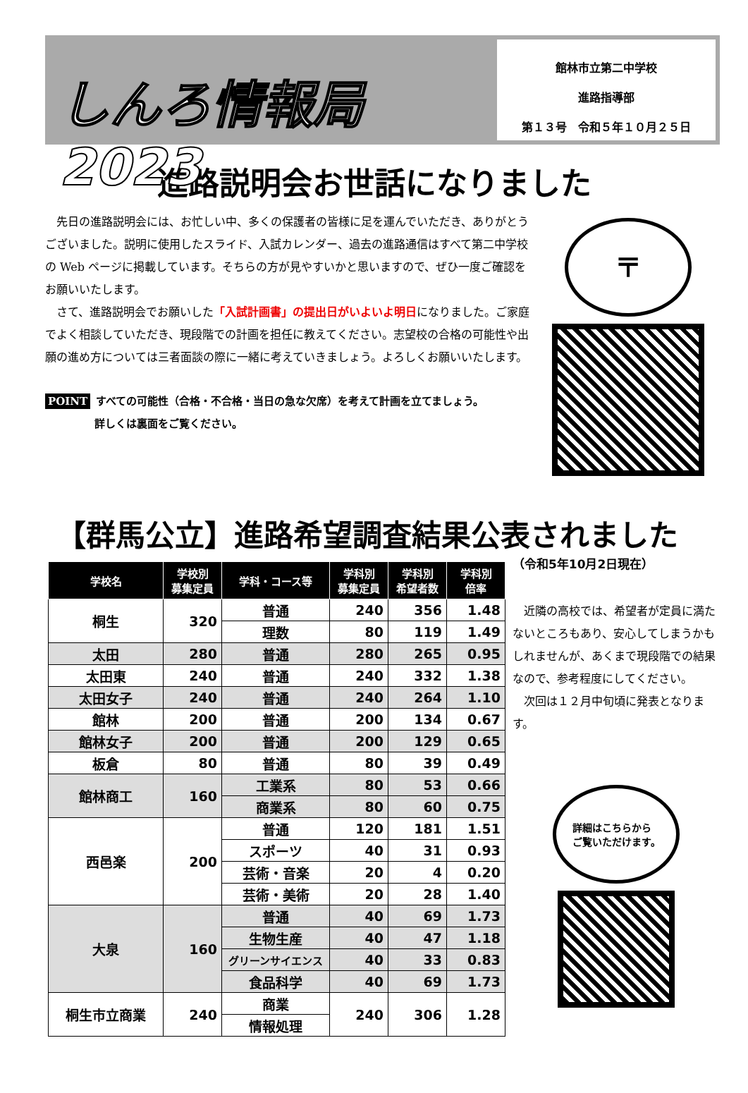しんろ情報局2023
館林市立第二中学校
進路指導部
第１３号　令和５年１０月２５日
進路説明会お世話になりました
　先日の進路説明会には、お忙しい中、多くの保護者の皆様に足を運んでいただき、ありがとうございました。説明に使用したスライド、入試カレンダー、過去の進路通信はすべて第二中学校の Web ページに掲載しています。そちらの方が見やすいかと思いますので、ぜひ一度ご確認をお願いいたします。
　さて、進路説明会でお願いした「入試計画書」の提出日がいよいよ明日になりました。ご家庭でよく相談していただき、現段階での計画を担任に教えてください。志望校の合格の可能性や出願の進め方については三者面談の際に一緒に考えていきましょう。よろしくお願いいたします。
POINT すべての可能性（合格・不合格・当日の急な欠席）を考えて計画を立てましょう。
詳しくは裏面をご覧ください。
〒
【群馬公立】進路希望調査結果公表されました
| 学校名 | 学校別 募集定員 | 学科・コース等 | 学科別 募集定員 | 学科別 希望者数 | 学科別 倍率 |
| --- | --- | --- | --- | --- | --- |
| 桐生 | 320 | 普通 | 240 | 356 | 1.48 |
| | | 理数 | 80 | 119 | 1.49 |
| 太田 | 280 | 普通 | 280 | 265 | 0.95 |
| 太田東 | 240 | 普通 | 240 | 332 | 1.38 |
| 太田女子 | 240 | 普通 | 240 | 264 | 1.10 |
| 館林 | 200 | 普通 | 200 | 134 | 0.67 |
| 館林女子 | 200 | 普通 | 200 | 129 | 0.65 |
| 板倉 | 80 | 普通 | 80 | 39 | 0.49 |
| 館林商工 | 160 | 工業系 | 80 | 53 | 0.66 |
| | | 商業系 | 80 | 60 | 0.75 |
| 西邑楽 | 200 | 普通 | 120 | 181 | 1.51 |
| | | スポーツ | 40 | 31 | 0.93 |
| | | 芸術・音楽 | 20 | 4 | 0.20 |
| | | 芸術・美術 | 20 | 28 | 1.40 |
| 大泉 | 160 | 普通 | 40 | 69 | 1.73 |
| | | 生物生産 | 40 | 47 | 1.18 |
| | | グリーンサイエンス | 40 | 33 | 0.83 |
| | | 食品科学 | 40 | 69 | 1.73 |
| 桐生市立商業 | 240 | 商業 | 240 | 306 | 1.28 |
| | | 情報処理 | | | |
（令和5年10月2日現在）
　近隣の高校では、希望者が定員に満たないところもあり、安心してしまうかもしれませんが、あくまで現段階での結果なので、参考程度にしてください。
　次回は１２月中旬頃に発表となります。
詳細はこちらから
ご覧いただけます。